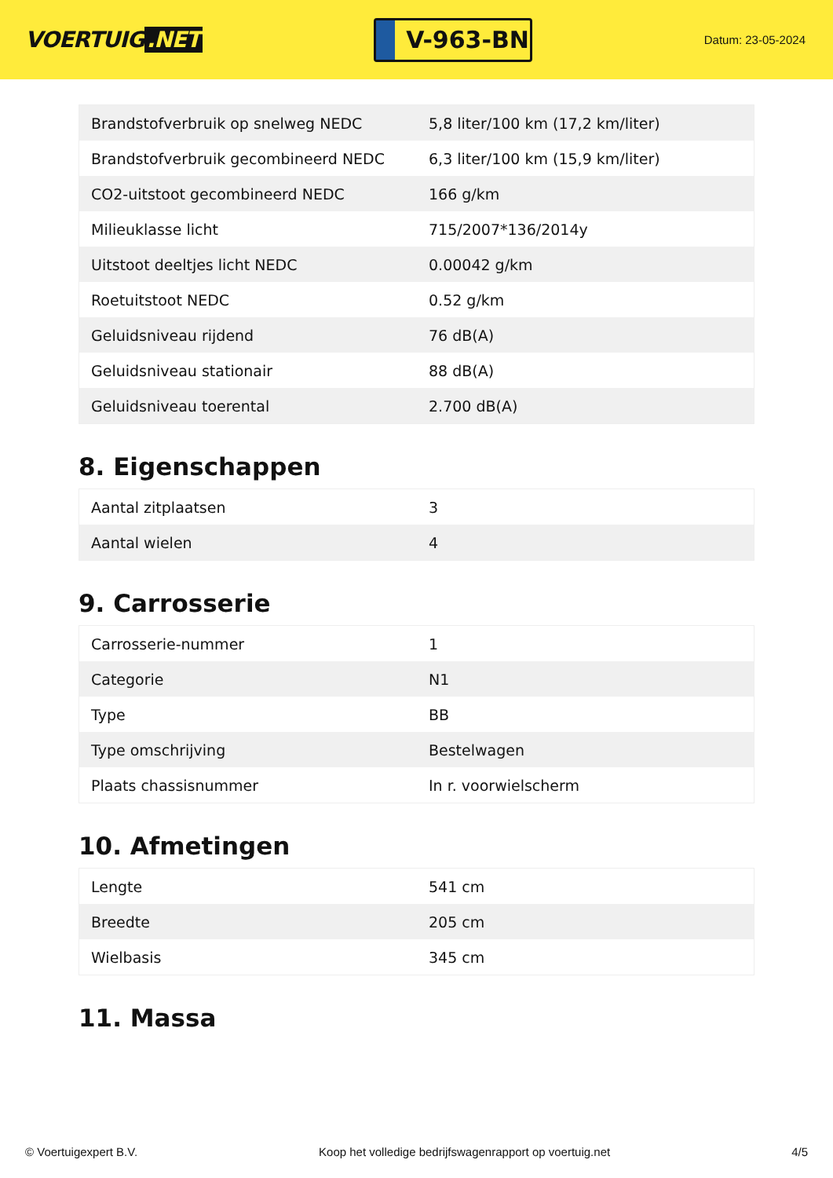VOERTUIG.NET
V-963-BN
Datum: 23-05-2024
| Brandstofverbruik op snelweg NEDC | 5,8 liter/100 km (17,2 km/liter) |
| Brandstofverbruik gecombineerd NEDC | 6,3 liter/100 km (15,9 km/liter) |
| CO2-uitstoot gecombineerd NEDC | 166 g/km |
| Milieuklasse licht | 715/2007*136/2014y |
| Uitstoot deeltjes licht NEDC | 0.00042 g/km |
| Roetuitstoot NEDC | 0.52 g/km |
| Geluidsniveau rijdend | 76 dB(A) |
| Geluidsniveau stationair | 88 dB(A) |
| Geluidsniveau toerental | 2.700 dB(A) |
8. Eigenschappen
| Aantal zitplaatsen | 3 |
| Aantal wielen | 4 |
9. Carrosserie
| Carrosserie-nummer | 1 |
| Categorie | N1 |
| Type | BB |
| Type omschrijving | Bestelwagen |
| Plaats chassisnummer | In r. voorwielscherm |
10. Afmetingen
| Lengte | 541 cm |
| Breedte | 205 cm |
| Wielbasis | 345 cm |
11. Massa
© Voertuigexpert B.V. Koop het volledige bedrijfswagenrapport op voertuig.net 4/5